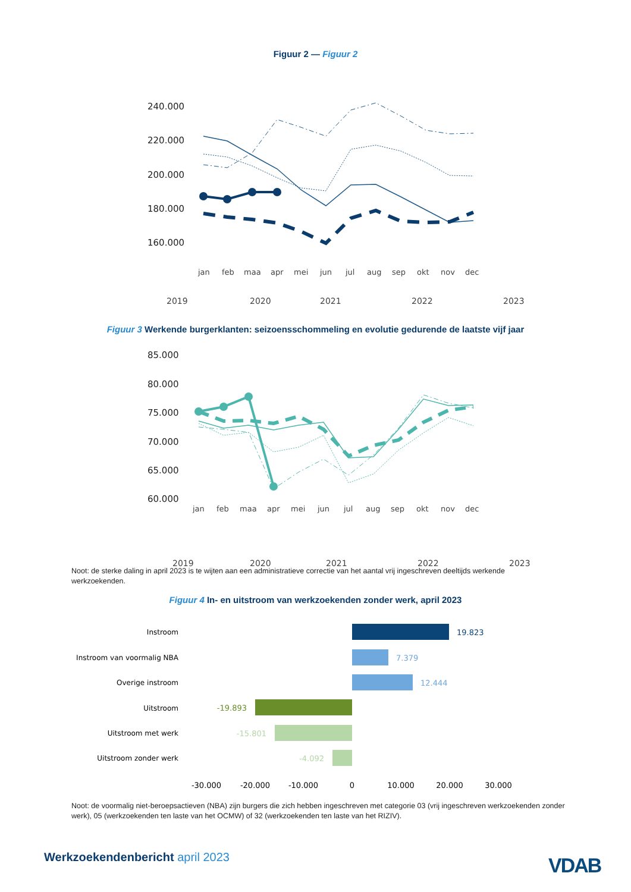Figuur 2 — Figuur 2
240.000
220.000
200.000
180.000
160.000
jan
feb
maa
apr
mei
jun
jul
aug
sep
okt
nov
dec
2019
2020
2021
2022
2023
Figuur 3 Werkende burgerklanten: seizoensschommeling en evolutie gedurende de laatste vijf jaar
85.000
80.000
75.000
70.000
65.000
60.000
jan
feb
maa
apr
mei
jun
jul
aug
sep
okt
nov
dec
2019
2020
2021
2022
2023
Noot: de sterke daling in april 2023 is te wijten aan een administratieve correctie van het aantal vrij ingeschreven deeltijds werkende werkzoekenden.
Figuur 4 In- en uitstroom van werkzoekenden zonder werk, april 2023
Instroom
Instroom van voormalig NBA
Overige instroom
Uitstroom
Uitstroom met werk
Uitstroom zonder werk
19.823
7.379
12.444
-19.893
-15.801
-4.092
-30.000
-20.000
-10.000
0
10.000
20.000
30.000
Noot: de voormalig niet-beroepsactieven (NBA) zijn burgers die zich hebben ingeschreven met categorie 03 (vrij ingeschreven werkzoekenden zonder werk), 05 (werkzoekenden ten laste van het OCMW) of 32 (werkzoekenden ten laste van het RIZIV).
Werkzoekendenbericht april 2023
VDAB